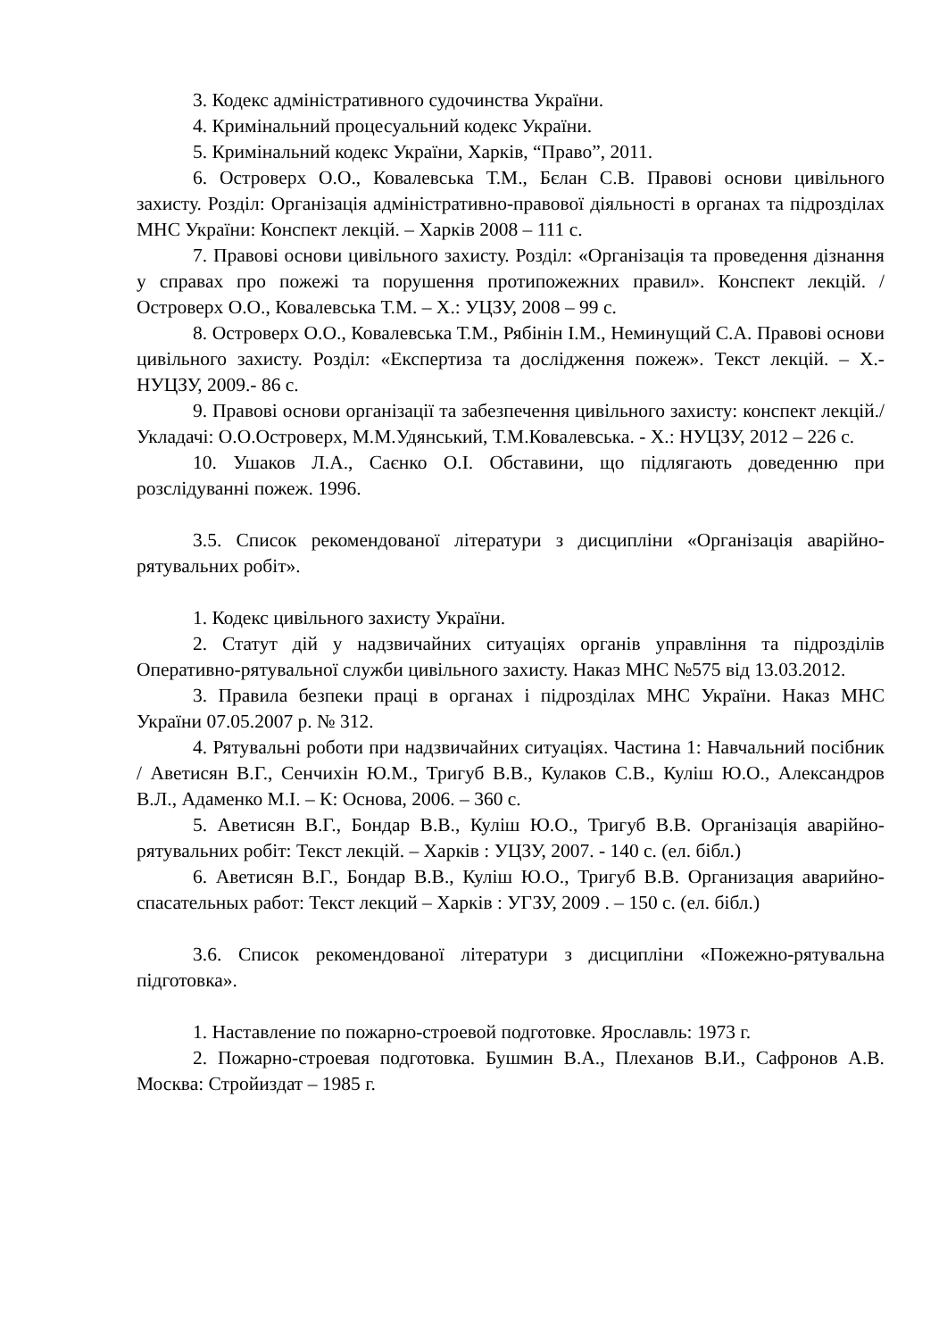3. Кодекс адміністративного судочинства України.
4. Кримінальний процесуальний кодекс України.
5. Кримінальний кодекс України, Харків, “Право”, 2011.
6. Островерх О.О., Ковалевська Т.М., Бєлан С.В. Правові основи цивільного захисту. Розділ: Організація адміністративно-правової діяльності в органах та підрозділах МНС України: Конспект лекцій. – Харків 2008 – 111 с.
7. Правові основи цивільного захисту. Розділ: «Організація та проведення дізнання у справах про пожежі та порушення протипожежних правил». Конспект лекцій. / Островерх О.О., Ковалевська Т.М. – Х.: УЦЗУ, 2008 – 99 с.
8. Островерх О.О., Ковалевська Т.М., Рябінін І.М., Неминущий С.А. Правові основи цивільного захисту. Розділ: «Експертиза та дослідження пожеж». Текст лекцій. – Х.- НУЦЗУ, 2009.- 86 с.
9. Правові основи організації та забезпечення цивільного захисту: конспект лекцій./ Укладачі: О.О.Островерх, М.М.Удянський, Т.М.Ковалевська. - Х.: НУЦЗУ, 2012 – 226 с.
10. Ушаков Л.А., Саєнко О.І. Обставини, що підлягають доведенню при розслідуванні пожеж. 1996.
3.5. Список рекомендованої літератури з дисципліни «Організація аварійно-рятувальних робіт».
1. Кодекс цивільного захисту України.
2. Статут дій у надзвичайних ситуаціях органів управління та підрозділів Оперативно-рятувальної служби цивільного захисту. Наказ МНС №575 від 13.03.2012.
3. Правила безпеки праці в органах і підрозділах МНС України. Наказ МНС України 07.05.2007 р. № 312.
4. Рятувальні роботи при надзвичайних ситуаціях. Частина 1: Навчальний посібник / Аветисян В.Г., Сенчихін Ю.М., Тригуб В.В., Кулаков С.В., Куліш Ю.О., Александров В.Л., Адаменко М.І. – К: Основа, 2006. – 360 с.
5. Аветисян В.Г., Бондар В.В., Куліш Ю.О., Тригуб В.В. Організація аварійно-рятувальних робіт: Текст лекцій. – Харків : УЦЗУ, 2007. - 140 с. (ел. бібл.)
6. Аветисян В.Г., Бондар В.В., Куліш Ю.О., Тригуб В.В. Организация аварийно-спасательных работ: Текст лекций – Харків : УГЗУ, 2009 . – 150 с. (ел. бібл.)
3.6. Список рекомендованої літератури з дисципліни «Пожежно-рятувальна підготовка».
1. Наставление по пожарно-строевой подготовке. Ярославль: 1973 г.
2. Пожарно-строевая подготовка. Бушмин В.А., Плеханов В.И., Сафронов А.В. Москва: Стройиздат – 1985 г.